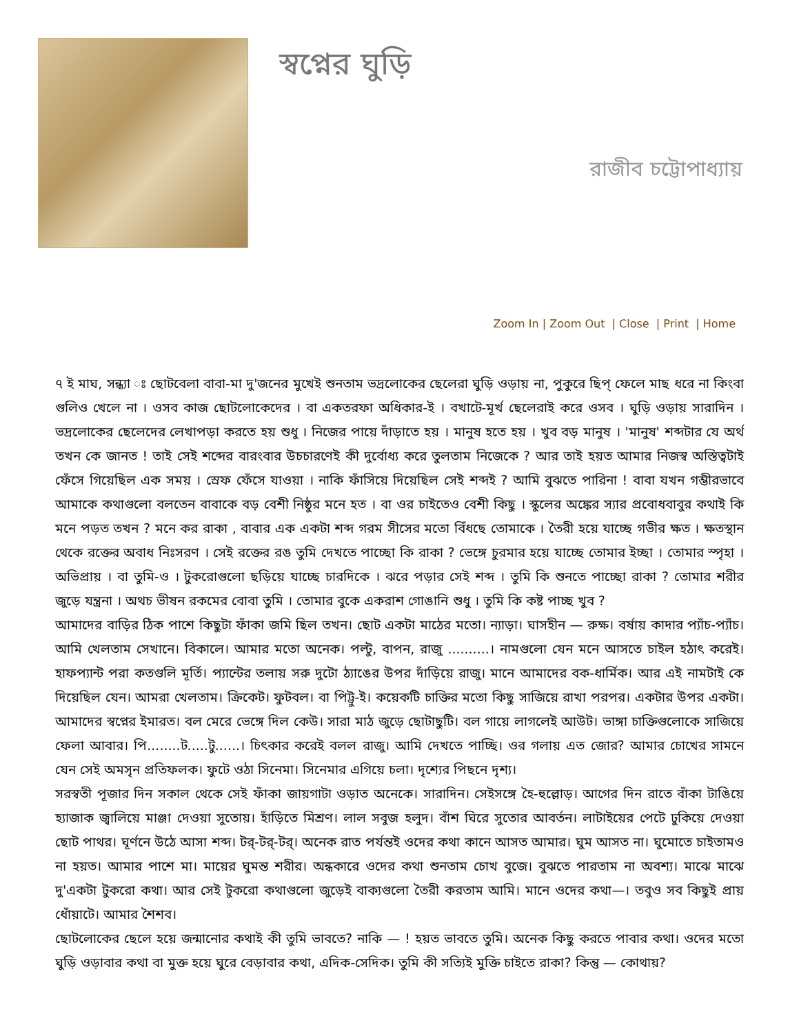স্বপ্নের ঘুড়ি
রাজীব চট্টোপাধ্যায়
Zoom In | Zoom Out | Close | Print | Home
৭ ই মাঘ, সন্ধ্যা ঃ ছোটবেলা বাবা-মা দু'জনের মুখেই শুনতাম ভদ্রলোকের ছেলেরা ঘুড়ি ওড়ায় না, পুকুরে ছিপ্ ফেলে মাছ ধরে না কিংবা গুলিও খেলে না । ওসব কাজ ছোটলোকেদের । বা একতরফা অধিকার-ই । বখাটে-মূর্খ ছেলেরাই করে ওসব । ঘুড়ি ওড়ায় সারাদিন । ভদ্রলোকের ছেলেদের লেখাপড়া করতে হয় শুধু । নিজের পায়ে দাঁড়াতে হয় । মানুষ হতে হয় । খুব বড় মানুষ । 'মানুষ' শব্দটার যে অর্থ তখন কে জানত ! তাই সেই শব্দের বারংবার উচচারণেই কী দুর্বোধ্য করে তুলতাম নিজেকে ? আর তাই হয়ত আমার নিজস্ব অস্তিত্বটাই ফেঁসে গিয়েছিল এক সময় । স্রেফ ফেঁসে যাওয়া । নাকি ফাঁসিয়ে দিয়েছিল সেই শব্দই ? আমি বুঝতে পারিনা ! বাবা যখন গম্ভীরভাবে আমাকে কথাগুলো বলতেন বাবাকে বড় বেশী নিষ্ঠুর মনে হত । বা ওর চাইতেও বেশী কিছু । স্কুলের অঙ্কের স্যার প্রবোধবাবুর কথাই কি মনে পড়ত তখন ? মনে কর রাকা , বাবার এক একটা শব্দ গরম সীসের মতো বিঁধছে তোমাকে । তৈরী হয়ে যাচ্ছে গভীর ক্ষত । ক্ষতস্থান থেকে রক্তের অবাধ নিঃসরণ । সেই রক্তের রঙ তুমি দেখতে পাচ্ছো কি রাকা ? ভেঙ্গে চুরমার হয়ে যাচ্ছে তোমার ইচ্ছা । তোমার স্পৃহা । অভিপ্রায় । বা তুমি-ও । টুকরোগুলো ছড়িয়ে যাচ্ছে চারদিকে । ঝরে পড়ার সেই শব্দ । তুমি কি শুনতে পাচ্ছো রাকা ? তোমার শরীর জুড়ে যন্ত্রনা । অথচ ভীষন রকমের বোবা তুমি । তোমার বুকে একরাশ গোঙানি শুধু । তুমি কি কষ্ট পাচ্ছ খুব ?
আমাদের বাড়ির ঠিক পাশে কিছুটা ফাঁকা জমি ছিল তখন। ছোট একটা মাঠের মতো। ন্যাড়া। ঘাসহীন — রুক্ষ। বর্ষায় কাদার প্যাঁচ-প্যাঁচ। আমি খেলতাম সেখানে। বিকালে। আমার মতো অনেক। পল্টু, বাপন, রাজু ..........। নামগুলো যেন মনে আসতে চাইল হঠাৎ করেই। হাফপ্যান্ট পরা কতগুলি মূর্তি। প্যান্টের তলায় সরু দুটো ঠ্যাঙের উপর দাঁড়িয়ে রাজু। মানে আমাদের বক-ধার্মিক। আর এই নামটাই কে দিয়েছিল যেন। আমরা খেলতাম। ক্রিকেট। ফুটবল। বা পিট্টু-ই। কয়েকটি চাক্তির মতো কিছু সাজিয়ে রাখা পরপর। একটার উপর একটা। আমাদের স্বপ্নের ইমারত। বল মেরে ভেঙ্গে দিল কেউ। সারা মাঠ জুড়ে ছোটাছুটি। বল গায়ে লাগলেই আউট। ভাঙ্গা চাক্তিগুলোকে সাজিয়ে ফেলা আবার। পি........ট.....টু......। চিৎকার করেই বলল রাজু। আমি দেখতে পাচ্ছি। ওর গলায় এত জোর? আমার চোখের সামনে যেন সেই অমসৃন প্রতিফলক। ফুটে ওঠা সিনেমা। সিনেমার এগিয়ে চলা। দৃশ্যের পিছনে দৃশ্য।
সরস্বতী পূজার দিন সকাল থেকে সেই ফাঁকা জায়গাটা ওড়াত অনেকে। সারাদিন। সেইসঙ্গে হৈ-হুল্লোড়। আগের দিন রাতে বাঁকা টাঙিয়ে হ্যাজাক জ্বালিয়ে মাঞ্জা দেওয়া সুতোয়। হাঁড়িতে মিশ্রণ। লাল সবুজ হলুদ। বাঁশ ঘিরে সুতোর আবর্তন। লাটাইয়ের পেটে ঢুকিয়ে দেওয়া ছোট পাথর। ঘূর্ণনে উঠে আসা শব্দ। টর্-টর্-টর্। অনেক রাত পর্যন্তই ওদের কথা কানে আসত আমার। ঘুম আসত না। ঘুমোতে চাইতামও না হয়ত। আমার পাশে মা। মায়ের ঘুমন্ত শরীর। অন্ধকারে ওদের কথা শুনতাম চোখ বুজে। বুঝতে পারতাম না অবশ্য। মাঝে মাঝে দু'একটা টুকরো কথা। আর সেই টুকরো কথাগুলো জুড়েই বাক্যগুলো তৈরী করতাম আমি। মানে ওদের কথা—। তবুও সব কিছুই প্রায় ধোঁয়াটে। আমার শৈশব।
ছোটলোকের ছেলে হয়ে জন্মানোর কথাই কী তুমি ভাবতে? নাকি — ! হয়ত ভাবতে তুমি। অনেক কিছু করতে পাবার কথা। ওদের মতো ঘুড়ি ওড়াবার কথা বা মুক্ত হয়ে ঘুরে বেড়াবার কথা, এদিক-সেদিক। তুমি কী সত্যিই মুক্তি চাইতে রাকা? কিন্তু — কোথায়?